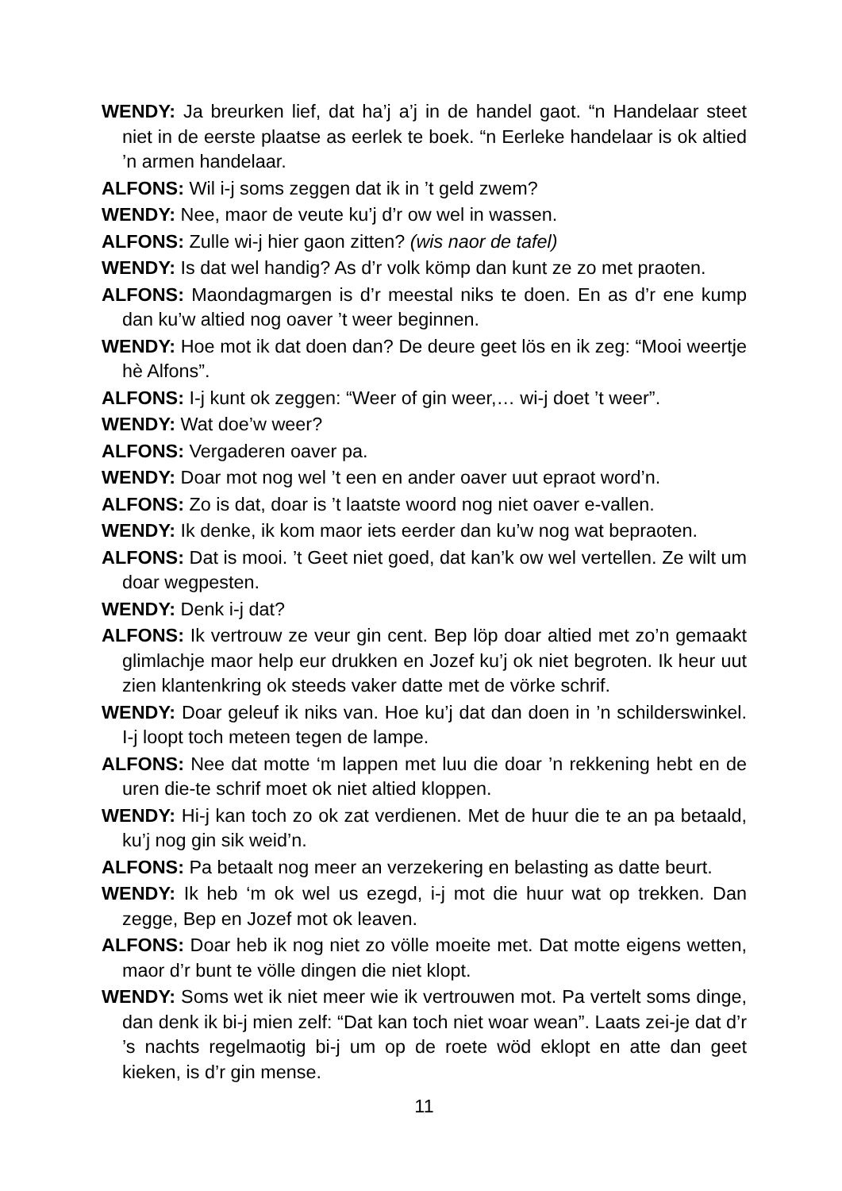WENDY: Ja breurken lief, dat ha’j a’j in de handel gaot. “n Handelaar steet niet in de eerste plaatse as eerlek te boek. “n Eerleke handelaar is ok altied ’n armen handelaar.
ALFONS: Wil i-j soms zeggen dat ik in ’t geld zwem?
WENDY: Nee, maor de veute ku’j d’r ow wel in wassen.
ALFONS: Zulle wi-j hier gaon zitten? (wis naor de tafel)
WENDY: Is dat wel handig? As d’r volk kömp dan kunt ze zo met praoten.
ALFONS: Maondagmargen is d’r meestal niks te doen. En as d’r ene kump dan ku’w altied nog oaver ’t weer beginnen.
WENDY: Hoe mot ik dat doen dan? De deure geet lös en ik zeg: “Mooi weertje hè Alfons”.
ALFONS: I-j kunt ok zeggen: “Weer of gin weer,… wi-j doet ’t weer”.
WENDY: Wat doe’w weer?
ALFONS: Vergaderen oaver pa.
WENDY: Doar mot nog wel ’t een en ander oaver uut epraot word’n.
ALFONS: Zo is dat, doar is ’t laatste woord nog niet oaver e-vallen.
WENDY: Ik denke, ik kom maor iets eerder dan ku’w nog wat bepraoten.
ALFONS: Dat is mooi. ’t Geet niet goed, dat kan’k ow wel vertellen. Ze wilt um doar wegpesten.
WENDY: Denk i-j dat?
ALFONS: Ik vertrouw ze veur gin cent. Bep löp doar altied met zo’n gemaakt glimlachje maor help eur drukken en Jozef ku’j ok niet begroten. Ik heur uut zien klantenkring ok steeds vaker datte met de vörke schrif.
WENDY: Doar geleuf ik niks van. Hoe ku’j dat dan doen in ’n schilderswinkel. I-j loopt toch meteen tegen de lampe.
ALFONS: Nee dat motte ‘m lappen met luu die doar ’n rekkening hebt en de uren die-te schrif moet ok niet altied kloppen.
WENDY: Hi-j kan toch zo ok zat verdienen. Met de huur die te an pa betaald, ku’j nog gin sik weid’n.
ALFONS: Pa betaalt nog meer an verzekering en belasting as datte beurt.
WENDY: Ik heb ‘m ok wel us ezegd, i-j mot die huur wat op trekken. Dan zegge, Bep en Jozef mot ok leaven.
ALFONS: Doar heb ik nog niet zo völle moeite met. Dat motte eigens wetten, maor d’r bunt te völle dingen die niet klopt.
WENDY: Soms wet ik niet meer wie ik vertrouwen mot. Pa vertelt soms dinge, dan denk ik bi-j mien zelf: “Dat kan toch niet woar wean”. Laats zei-je dat d’r ’s nachts regelmaotig bi-j um op de roete wöd eklopt en atte dan geet kieken, is d’r gin mense.
11